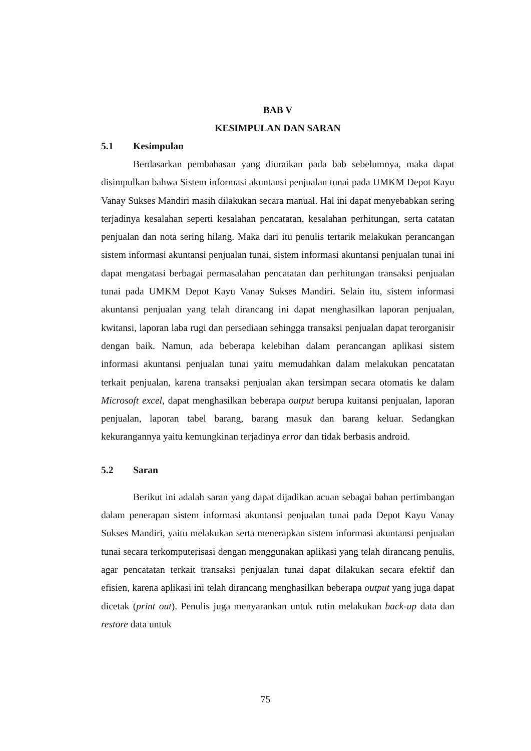BAB V
KESIMPULAN DAN SARAN
5.1 Kesimpulan
Berdasarkan pembahasan yang diuraikan pada bab sebelumnya, maka dapat disimpulkan bahwa Sistem informasi akuntansi penjualan tunai pada UMKM Depot Kayu Vanay Sukses Mandiri masih dilakukan secara manual. Hal ini dapat menyebabkan sering terjadinya kesalahan seperti kesalahan pencatatan, kesalahan perhitungan, serta catatan penjualan dan nota sering hilang. Maka dari itu penulis tertarik melakukan perancangan sistem informasi akuntansi penjualan tunai, sistem informasi akuntansi penjualan tunai ini dapat mengatasi berbagai permasalahan pencatatan dan perhitungan transaksi penjualan tunai pada UMKM Depot Kayu Vanay Sukses Mandiri. Selain itu, sistem informasi akuntansi penjualan yang telah dirancang ini dapat menghasilkan laporan penjualan, kwitansi, laporan laba rugi dan persediaan sehingga transaksi penjualan dapat terorganisir dengan baik. Namun, ada beberapa kelebihan dalam perancangan aplikasi sistem informasi akuntansi penjualan tunai yaitu memudahkan dalam melakukan pencatatan terkait penjualan, karena transaksi penjualan akan tersimpan secara otomatis ke dalam Microsoft excel, dapat menghasilkan beberapa output berupa kuitansi penjualan, laporan penjualan, laporan tabel barang, barang masuk dan barang keluar. Sedangkan kekurangannya yaitu kemungkinan terjadinya error dan tidak berbasis android.
5.2 Saran
Berikut ini adalah saran yang dapat dijadikan acuan sebagai bahan pertimbangan dalam penerapan sistem informasi akuntansi penjualan tunai pada Depot Kayu Vanay Sukses Mandiri, yaitu melakukan serta menerapkan sistem informasi akuntansi penjualan tunai secara terkomputerisasi dengan menggunakan aplikasi yang telah dirancang penulis, agar pencatatan terkait transaksi penjualan tunai dapat dilakukan secara efektif dan efisien, karena aplikasi ini telah dirancang menghasilkan beberapa output yang juga dapat dicetak (print out). Penulis juga menyarankan untuk rutin melakukan back-up data dan restore data untuk
75